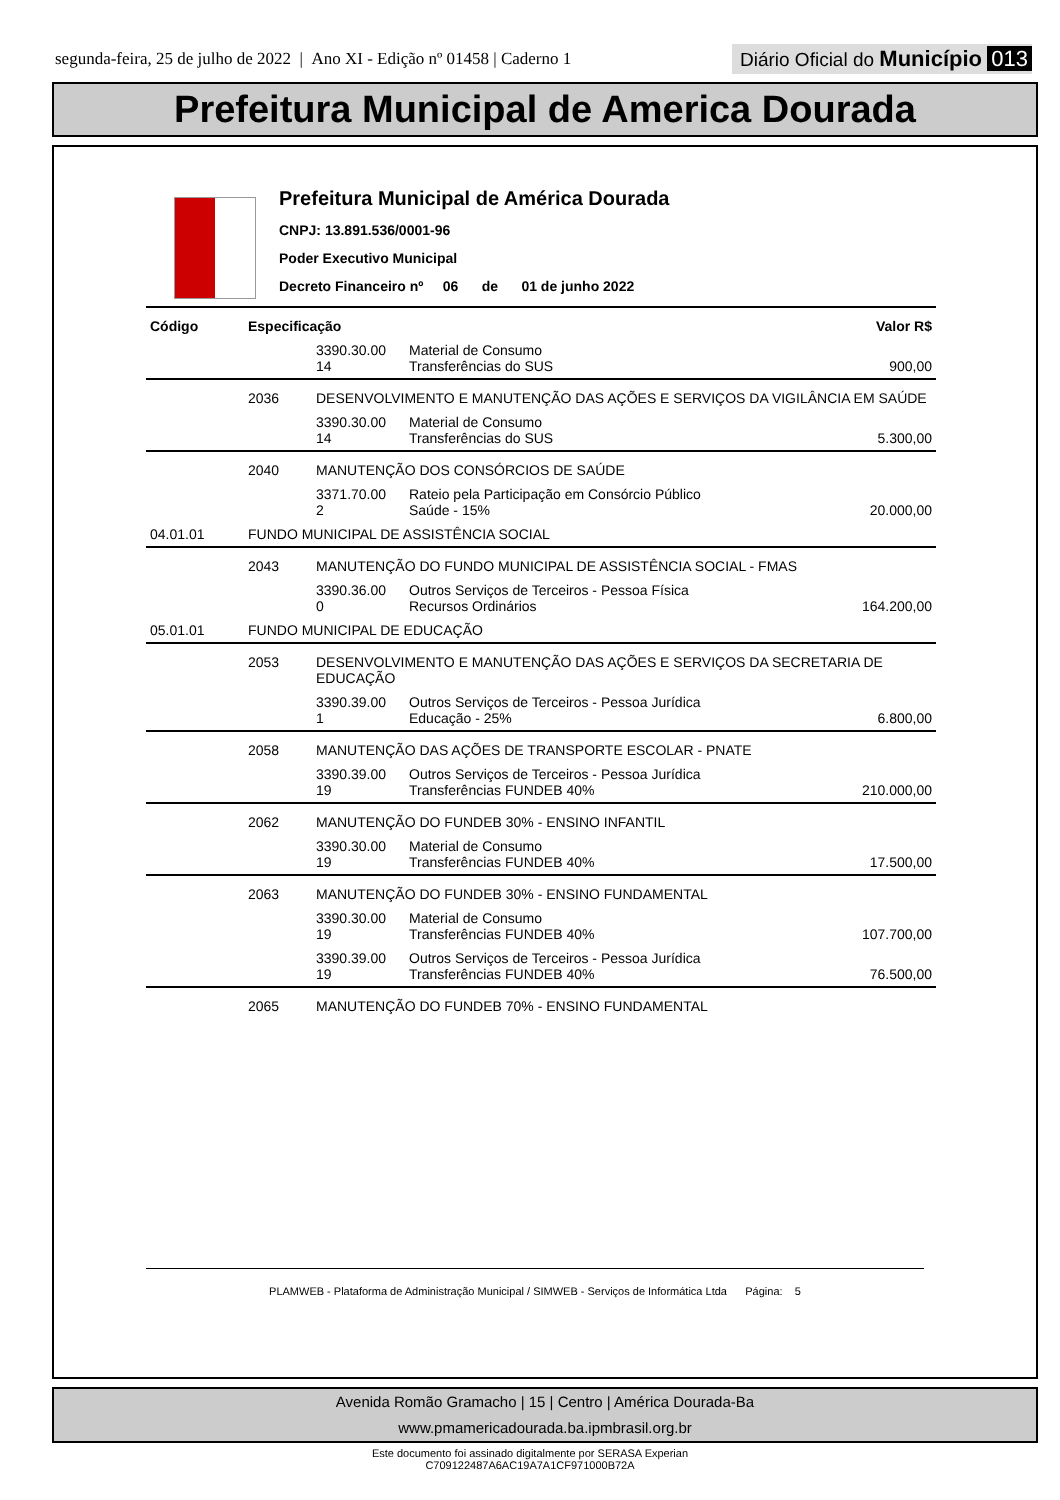segunda-feira, 25 de julho de 2022 | Ano XI - Edição nº 01458 | Caderno 1
Diário Oficial do Município 013
Prefeitura Municipal de America Dourada
Prefeitura Municipal de América Dourada
CNPJ: 13.891.536/0001-96
Poder Executivo Municipal
Decreto Financeiro nº 06 de 01 de junho 2022
| Código | Especificação | | | Valor R$ |
| --- | --- | --- | --- | --- |
| | | 3390.30.00 14 | Material de Consumo Transferências do SUS | 900,00 |
| | 2036 | DESENVOLVIMENTO E MANUTENÇÃO DAS AÇÕES E SERVIÇOS DA VIGILÂNCIA EM SAÚDE | | |
| | | 3390.30.00 14 | Material de Consumo Transferências do SUS | 5.300,00 |
| | 2040 | MANUTENÇÃO DOS CONSÓRCIOS DE SAÚDE | | |
| | | 3371.70.00 2 | Rateio pela Participação em Consórcio Público Saúde - 15% | 20.000,00 |
| 04.01.01 | FUNDO MUNICIPAL DE ASSISTÊNCIA SOCIAL | | | |
| | 2043 | MANUTENÇÃO DO FUNDO MUNICIPAL DE ASSISTÊNCIA SOCIAL - FMAS | | |
| | | 3390.36.00 0 | Outros Serviços de Terceiros - Pessoa Física Recursos Ordinários | 164.200,00 |
| 05.01.01 | FUNDO MUNICIPAL DE EDUCAÇÃO | | | |
| | 2053 | DESENVOLVIMENTO E MANUTENÇÃO DAS AÇÕES E SERVIÇOS DA SECRETARIA DE EDUCAÇÃO | | |
| | | 3390.39.00 1 | Outros Serviços de Terceiros - Pessoa Jurídica Educação - 25% | 6.800,00 |
| | 2058 | MANUTENÇÃO DAS AÇÕES DE TRANSPORTE ESCOLAR - PNATE | | |
| | | 3390.39.00 19 | Outros Serviços de Terceiros - Pessoa Jurídica Transferências FUNDEB 40% | 210.000,00 |
| | 2062 | MANUTENÇÃO DO FUNDEB 30% - ENSINO INFANTIL | | |
| | | 3390.30.00 19 | Material de Consumo Transferências FUNDEB 40% | 17.500,00 |
| | 2063 | MANUTENÇÃO DO FUNDEB 30% - ENSINO FUNDAMENTAL | | |
| | | 3390.30.00 19 | Material de Consumo Transferências FUNDEB 40% | 107.700,00 |
| | | 3390.39.00 19 | Outros Serviços de Terceiros - Pessoa Jurídica Transferências FUNDEB 40% | 76.500,00 |
| | 2065 | MANUTENÇÃO DO FUNDEB 70% - ENSINO FUNDAMENTAL | | |
PLAMWEB - Plataforma de Administração Municipal / SIMWEB - Serviços de Informática Ltda Página: 5
Avenida Romão Gramacho | 15 | Centro | América Dourada-Ba
www.pmamericadourada.ba.ipmbrasil.org.br
Este documento foi assinado digitalmente por SERASA Experian
C709122487A6AC19A7A1CF971000B72A